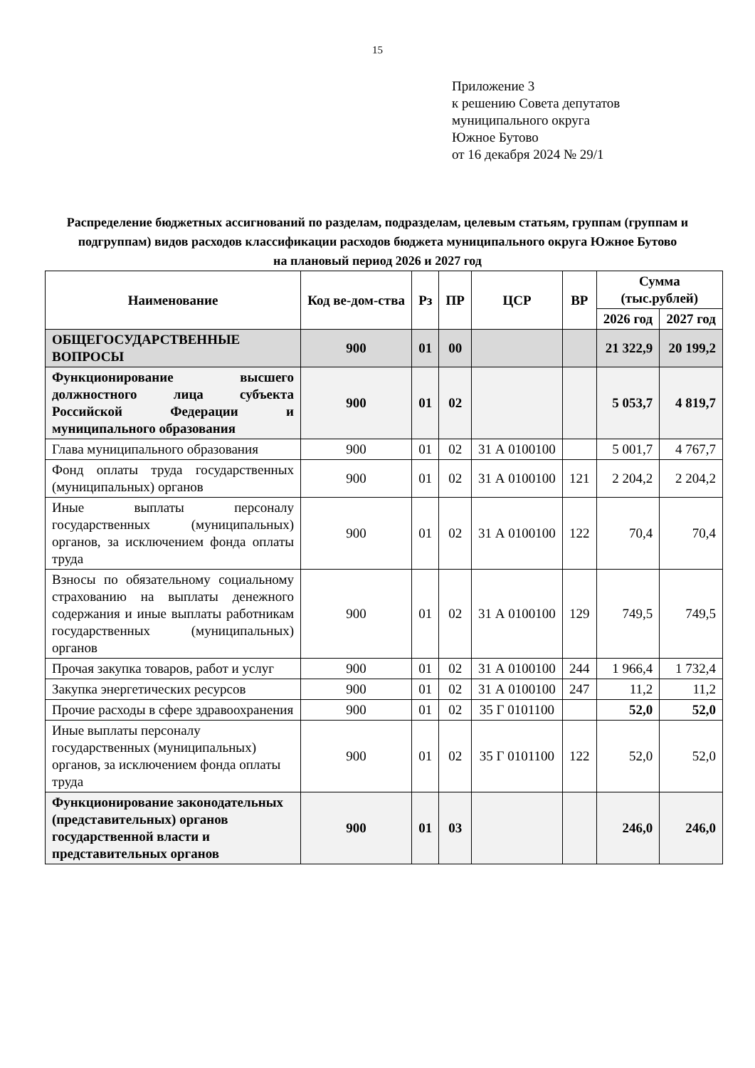15
Приложение 3
к решению Совета депутатов
муниципального округа
Южное Бутово
от 16 декабря 2024 № 29/1
Распределение бюджетных ассигнований по разделам, подразделам, целевым статьям, группам (группам и подгруппам) видов расходов классификации расходов бюджета муниципального округа Южное Бутово
на плановый период 2026 и 2027 год
| Наименование | Код ве-дом-ства | Рз | ПР | ЦСР | ВР | Сумма (тыс.рублей) | |
| --- | --- | --- | --- | --- | --- | --- | --- |
| | | | | | | 2026 год | 2027 год |
| ОБЩЕГОСУДАРСТВЕННЫЕ ВОПРОСЫ | 900 | 01 | 00 | | | 21 322,9 | 20 199,2 |
| Функционирование высшего должностного лица субъекта Российской Федерации и муниципального образования | 900 | 01 | 02 | | | 5 053,7 | 4 819,7 |
| Глава муниципального образования | 900 | 01 | 02 | 31 А 0100100 | | 5 001,7 | 4 767,7 |
| Фонд оплаты труда государственных (муниципальных) органов | 900 | 01 | 02 | 31 А 0100100 | 121 | 2 204,2 | 2 204,2 |
| Иные выплаты персоналу государственных (муниципальных) органов, за исключением фонда оплаты труда | 900 | 01 | 02 | 31 А 0100100 | 122 | 70,4 | 70,4 |
| Взносы по обязательному социальному страхованию на выплаты денежного содержания и иные выплаты работникам государственных (муниципальных) органов | 900 | 01 | 02 | 31 А 0100100 | 129 | 749,5 | 749,5 |
| Прочая закупка товаров, работ и услуг | 900 | 01 | 02 | 31 А 0100100 | 244 | 1 966,4 | 1 732,4 |
| Закупка энергетических ресурсов | 900 | 01 | 02 | 31 А 0100100 | 247 | 11,2 | 11,2 |
| Прочие расходы в сфере здравоохранения | 900 | 01 | 02 | 35 Г 0101100 | | 52,0 | 52,0 |
| Иные выплаты персоналу государственных (муниципальных) органов, за исключением фонда оплаты труда | 900 | 01 | 02 | 35 Г 0101100 | 122 | 52,0 | 52,0 |
| Функционирование законодательных (представительных) органов государственной власти и представительных органов | 900 | 01 | 03 | | | 246,0 | 246,0 |